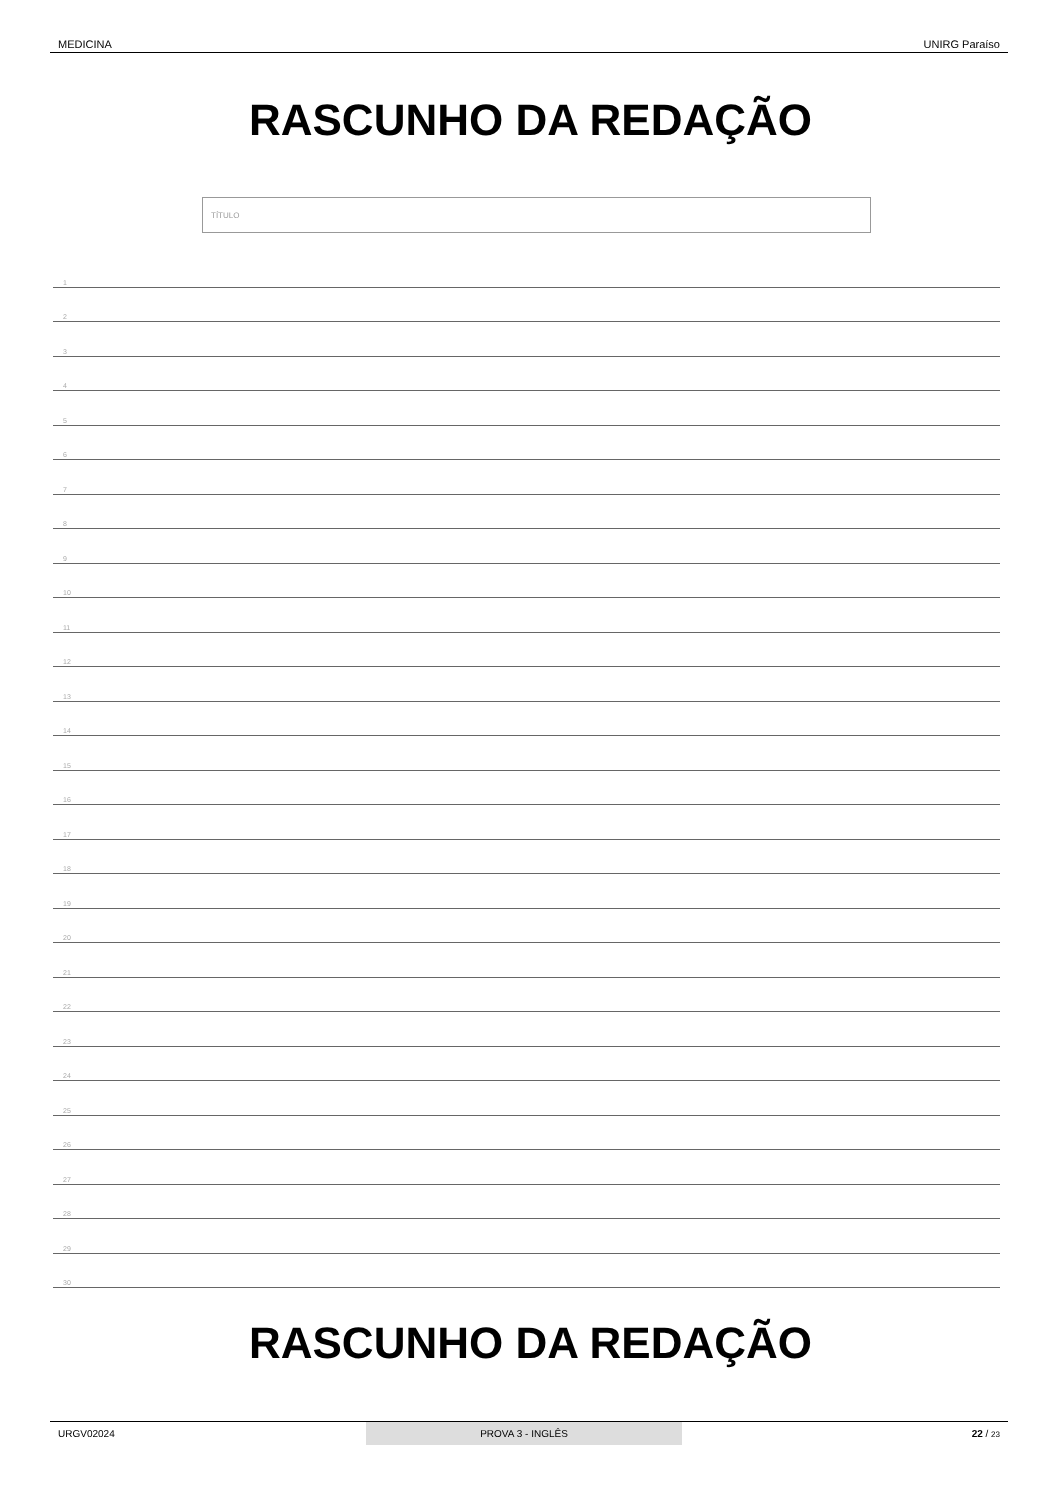MEDICINA UNIRG Paraíso
RASCUNHO DA REDAÇÃO
TÍTULO
1
2
3
4
5
6
7
8
9
10
11
12
13
14
15
16
17
18
19
20
21
22
23
24
25
26
27
28
29
30
RASCUNHO DA REDAÇÃO
URGV02024 PROVA 3 - INGLÊS 22 / 23